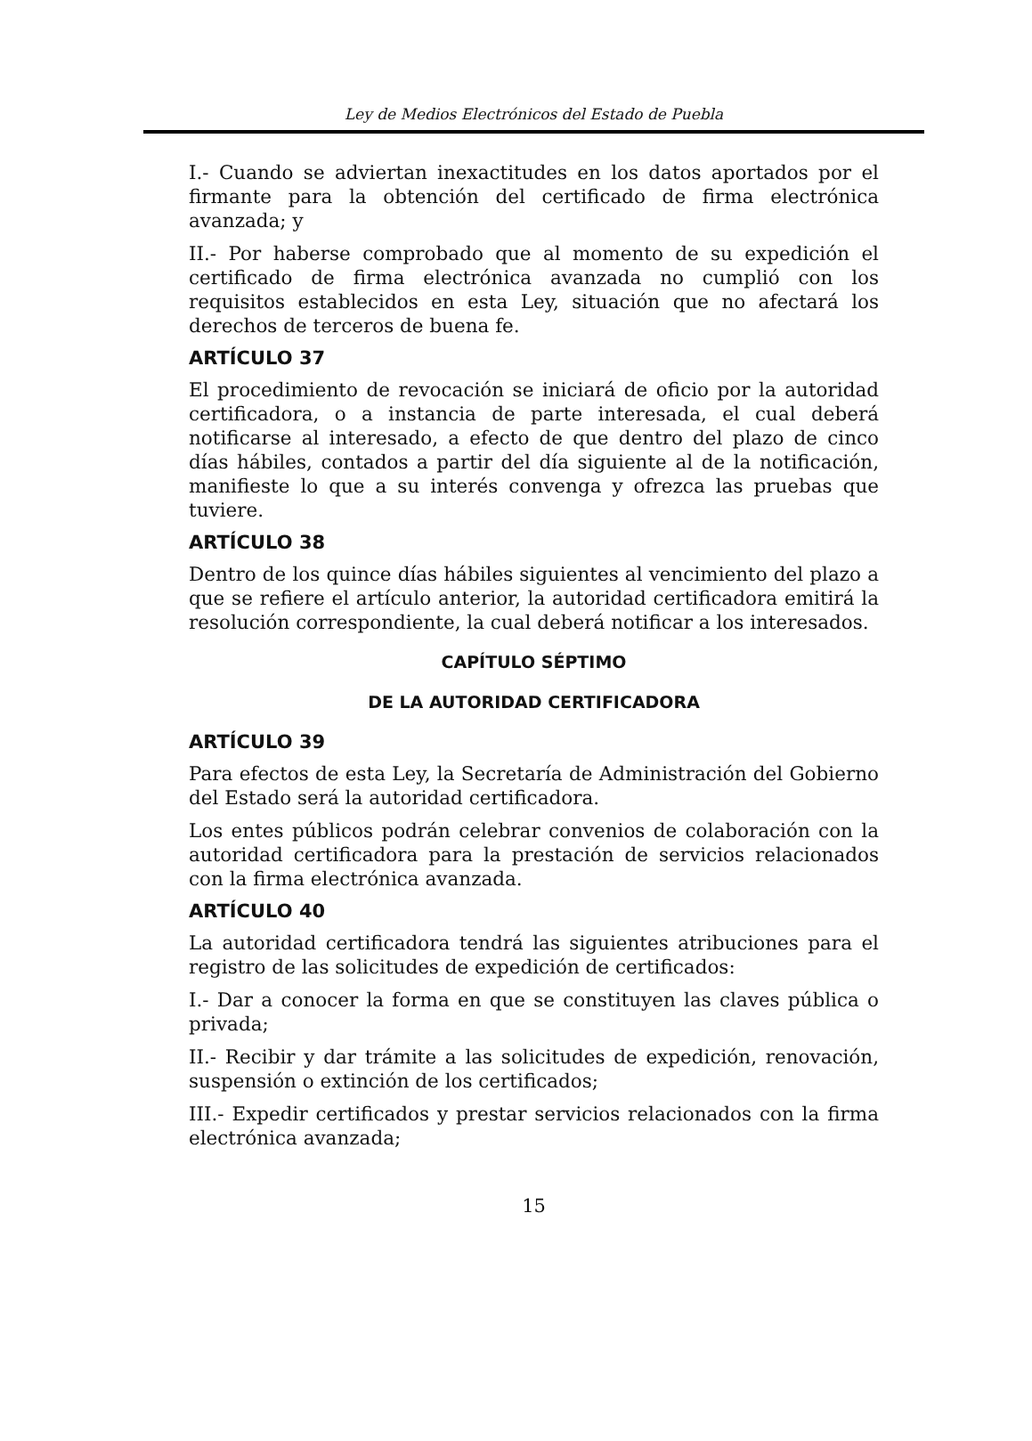Ley de Medios Electrónicos del Estado de Puebla
I.- Cuando se adviertan inexactitudes en los datos aportados por el firmante para la obtención del certificado de firma electrónica avanzada; y
II.- Por haberse comprobado que al momento de su expedición el certificado de firma electrónica avanzada no cumplió con los requisitos establecidos en esta Ley, situación que no afectará los derechos de terceros de buena fe.
ARTÍCULO 37
El procedimiento de revocación se iniciará de oficio por la autoridad certificadora, o a instancia de parte interesada, el cual deberá notificarse al interesado, a efecto de que dentro del plazo de cinco días hábiles, contados a partir del día siguiente al de la notificación, manifieste lo que a su interés convenga y ofrezca las pruebas que tuviere.
ARTÍCULO 38
Dentro de los quince días hábiles siguientes al vencimiento del plazo a que se refiere el artículo anterior, la autoridad certificadora emitirá la resolución correspondiente, la cual deberá notificar a los interesados.
CAPÍTULO SÉPTIMO
DE LA AUTORIDAD CERTIFICADORA
ARTÍCULO 39
Para efectos de esta Ley, la Secretaría de Administración del Gobierno del Estado será la autoridad certificadora.
Los entes públicos podrán celebrar convenios de colaboración con la autoridad certificadora para la prestación de servicios relacionados con la firma electrónica avanzada.
ARTÍCULO 40
La autoridad certificadora tendrá las siguientes atribuciones para el registro de las solicitudes de expedición de certificados:
I.- Dar a conocer la forma en que se constituyen las claves pública o privada;
II.- Recibir y dar trámite a las solicitudes de expedición, renovación, suspensión o extinción de los certificados;
III.- Expedir certificados y prestar servicios relacionados con la firma electrónica avanzada;
15